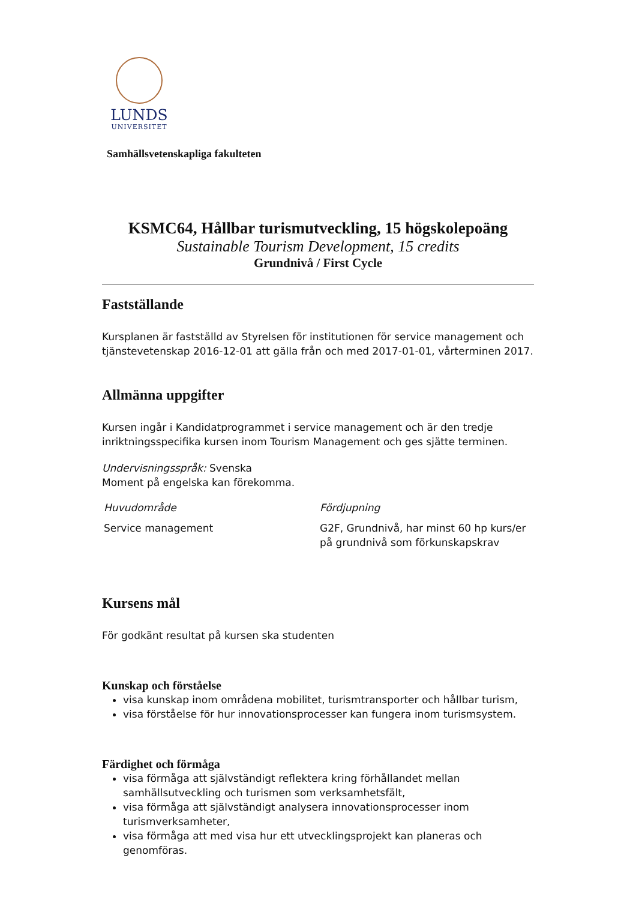LUNDS
UNIVERSITET
Samhällsvetenskapliga fakulteten
KSMC64, Hållbar turismutveckling, 15 högskolepoäng
Sustainable Tourism Development, 15 credits
Grundnivå / First Cycle
Fastställande
Kursplanen är fastställd av Styrelsen för institutionen för service management och tjänstevetenskap 2016-12-01 att gälla från och med 2017-01-01, vårterminen 2017.
Allmänna uppgifter
Kursen ingår i Kandidatprogrammet i service management och är den tredje inriktningsspecifika kursen inom Tourism Management och ges sjätte terminen.
Undervisningsspråk: Svenska
Moment på engelska kan förekomma.
| Huvudområde | Fördjupning |
| --- | --- |
| Service management | G2F, Grundnivå, har minst 60 hp kurs/er på grundnivå som förkunskapskrav |
Kursens mål
För godkänt resultat på kursen ska studenten
Kunskap och förståelse
visa kunskap inom områdena mobilitet, turismtransporter och hållbar turism,
visa förståelse för hur innovationsprocesser kan fungera inom turismsystem.
Färdighet och förmåga
visa förmåga att självständigt reflektera kring förhållandet mellan samhällsutveckling och turismen som verksamhetsfält,
visa förmåga att självständigt analysera innovationsprocesser inom turismverksamheter,
visa förmåga att med visa hur ett utvecklingsprojekt kan planeras och genomföras.